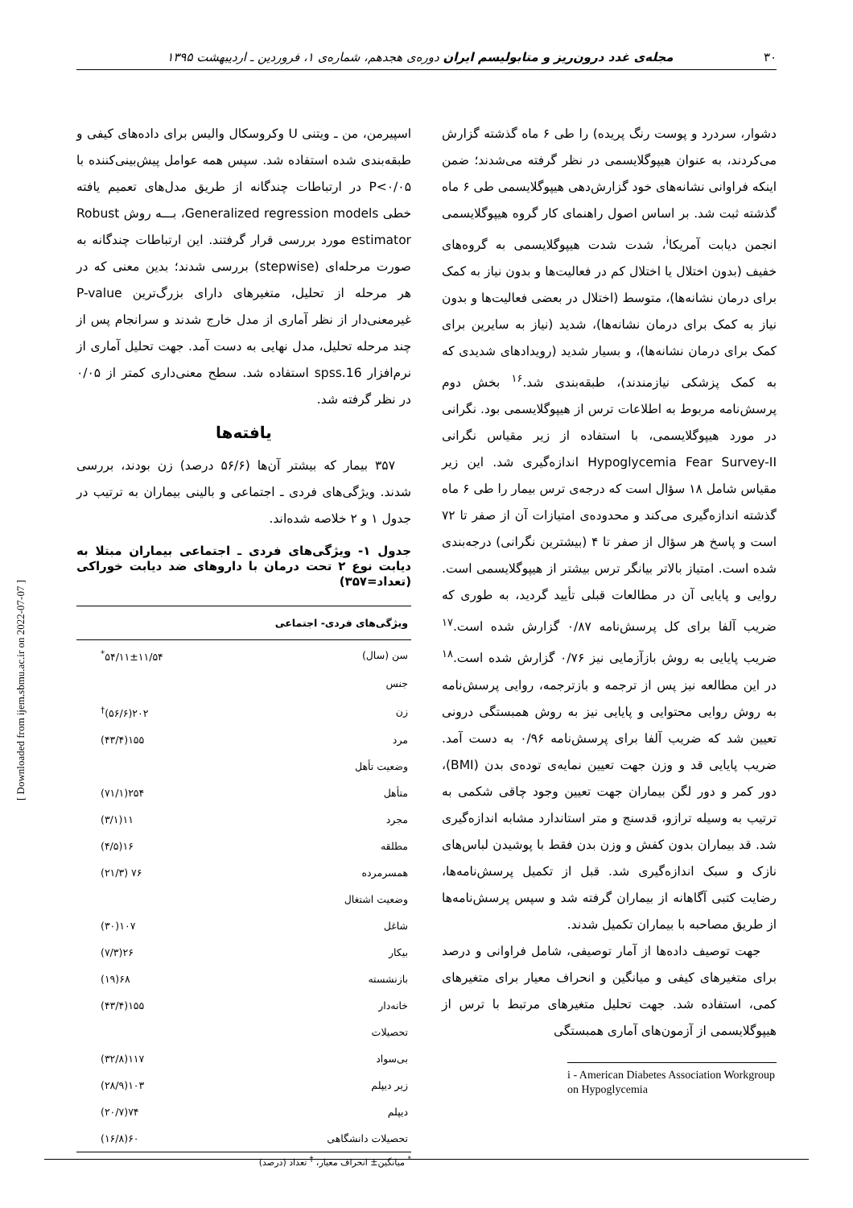۳۰ مجله‌ی غدد درون‌ریز و متابولیسم ایران دوره‌ی هجدهم، شماره‌ی ۱، فروردین ـ اردیبهشت ۱۳۹۵
دشوار، سردرد و پوست رنگ پریده) را طی ۶ ماه گذشته گزارش می‌کردند، به عنوان هیپوگلایسمی در نظر گرفته می‌شدند؛ ضمن اینکه فراوانی نشانه‌های خود گزارش‌دهی هیپوگلایسمی طی ۶ ماه گذشته ثبت شد. بر اساس اصول راهنمای کار گروه هیپوگلایسمی انجمن دیابت آمریکا<sup>i</sup>، شدت شدت هیپوگلایسمی به گروه‌های خفیف (بدون اختلال یا اختلال کم در فعالیت‌ها و بدون نیاز به کمک برای درمان نشانه‌ها)، متوسط (اختلال در بعضی فعالیت‌ها و بدون نیاز به کمک برای درمان نشانه‌ها)، شدید (نیاز به سایرین برای کمک برای درمان نشانه‌ها)، و بسیار شدید (رویدادهای شدیدی که به کمک پزشکی نیازمندند)، طبقه‌بندی شد.<sup>۱۶</sup> بخش دوم پرسش‌نامه مربوط به اطلاعات ترس از هیپوگلایسمی بود. نگرانی در مورد هیپوگلایسمی، با استفاده از زیر مقیاس نگرانی Hypoglycemia Fear Survey-II اندازه‌گیری شد. این زیر مقیاس شامل ۱۸ سؤال است که درجه‌ی ترس بیمار را طی ۶ ماه گذشته اندازه‌گیری می‌کند و محدوده‌ی امتیازات آن از صفر تا ۷۲ است و پاسخ هر سؤال از صفر تا ۴ (بیشترین نگرانی) درجه‌بندی شده است. امتیاز بالاتر بیانگر ترس بیشتر از هیپوگلایسمی است. روایی و پایایی آن در مطالعات قبلی تأیید گردید، به طوری که ضریب آلفا برای کل پرسش‌نامه ۰/۸۷ گزارش شده است.<sup>۱۷</sup> ضریب پایایی به روش بازآزمایی نیز ۰/۷۶ گزارش شده است.<sup>۱۸</sup> در این مطالعه نیز پس از ترجمه و بازترجمه، روایی پرسش‌نامه به روش روایی محتوایی و پایایی نیز به روش همبستگی درونی تعیین شد که ضریب آلفا برای پرسش‌نامه ۰/۹۶ به دست آمد. ضریب پایایی قد و وزن جهت تعیین نمایه‌ی توده‌ی بدن (BMI)، دور کمر و دور لگن بیماران جهت تعیین وجود چاقی شکمی به ترتیب به وسیله ترازو، قدسنج و متر استاندارد مشابه اندازه‌گیری شد. قد بیماران بدون کفش و وزن بدن فقط با پوشیدن لباس‌های نازک و سبک اندازه‌گیری شد. قبل از تکمیل پرسش‌نامه‌ها، رضایت کتبی آگاهانه از بیماران گرفته شد و سپس پرسش‌نامه‌ها از طریق مصاحبه با بیماران تکمیل شدند.
جهت توصیف داده‌ها از آمار توصیفی، شامل فراوانی و درصد برای متغیرهای کیفی و میانگین و انحراف معیار برای متغیرهای کمی، استفاده شد. جهت تحلیل متغیرهای مرتبط با ترس از هیپوگلایسمی از آزمون‌های آماری همبستگی
i - American Diabetes Association Workgroup on Hypoglycemia
اسپیرمن، من ـ ویتنی U وکروسکال والیس برای داده‌های کیفی و طبقه‌بندی شده استفاده شد. سپس همه عوامل پیش‌بینی‌کننده با P<۰/۰۵ در ارتباطات چندگانه از طریق مدل‌های تعمیم یافته خطی Generalized regression models، بـــه روش Robust estimator مورد بررسی قرار گرفتند. این ارتباطات چندگانه به صورت مرحله‌ای (stepwise) بررسی شدند؛ بدین معنی که در هر مرحله از تحلیل، متغیرهای دارای بزرگ‌ترین P-value غیرمعنی‌دار از نظر آماری از مدل خارج شدند و سرانجام پس از چند مرحله تحلیل، مدل نهایی به دست آمد. جهت تحلیل آماری از نرم‌افزار spss.16 استفاده شد. سطح معنی‌داری کمتر از ۰/۰۵ در نظر گرفته شد.
یافته‌ها
۳۵۷ بیمار که بیشتر آن‌ها (۵۶/۶ درصد) زن بودند، بررسی شدند. ویژگی‌های فردی ـ اجتماعی و بالینی بیماران به ترتیب در جدول ۱ و ۲ خلاصه شده‌اند.
جدول ۱- ویژگی‌های فردی ـ اجتماعی بیماران مبتلا به دیابت نوع ۲ تحت درمان با داروهای ضد دیابت خوراکی (تعداد=۳۵۷)
| ویژگی‌های فردی- اجتماعی | |
| --- | --- |
| سن (سال) | ۵۴/۱۱±۱۱/۵۴<sup>*</sup> |
| جنس | |
| زن | ۲۰۲(۵۶/۶)<sup>†</sup> |
| مرد | ۱۵۵(۴۳/۴) |
| وضعیت تأهل | |
| متأهل | ۲۵۴(۷۱/۱) |
| مجرد | ۱۱(۳/۱) |
| مطلقه | ۱۶(۴/۵) |
| همسرمرده | ۷۶ (۲۱/۳) |
| وضعیت اشتغال | |
| شاغل | ۱۰۷(۳۰) |
| بیکار | ۲۶(۷/۳) |
| بازنشسته | ۶۸(۱۹) |
| خانه‌دار | ۱۵۵(۴۳/۴) |
| تحصیلات | |
| بی‌سواد | ۱۱۷(۳۲/۸) |
| زیر دیپلم | ۱۰۳(۲۸/۹) |
| دیپلم | ۷۴(۲۰/۷) |
| تحصیلات دانشگاهی | ۶۰(۱۶/۸) |
<sup>*</sup> میانگین± انحراف معیار، <sup>†</sup> تعداد (درصد)
[ Downloaded from ijem.sbmu.ac.ir on 2022-07-07 ]